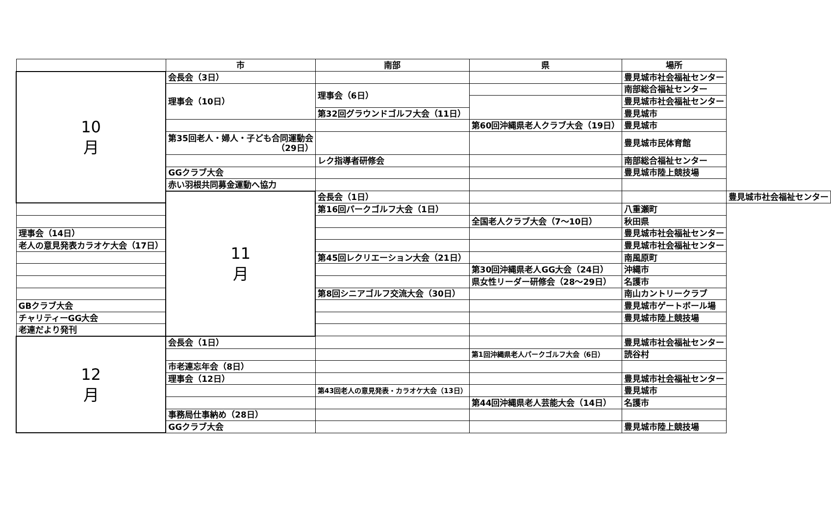| | 市 | 南部 | 県 | 場所 | |
| --- | --- | --- | --- | --- | --- |
| 10 月 | 会長会（3日） | | | 豊見城市社会福祉センター | |
| | 理事会（10日） | 理事会（6日） | | 南部総合福祉センター | |
| | | | | 豊見城市社会福祉センター | |
| | | 第32回グラウンドゴルフ大会（11日） | | 豊見城市 | |
| | | | 第60回沖縄県老人クラブ大会（19日） | 豊見城市 | |
| | 第35回老人・婦人・子ども合同運動会 （29日） | | | 豊見城市民体育館 | |
| | | レク指導者研修会 | | 南部総合福祉センター | |
| | GGクラブ大会 | | | 豊見城市陸上競技場 | |
| | 赤い羽根共同募金運動へ協力 | | | | |
| | 11 月 | 会長会（1日） | | | 豊見城市社会福祉センター |
| | | 第16回パークゴルフ大会（1日） | | 八重瀬町 | |
| | | | 全国老人クラブ大会（7～10日） | 秋田県 | |
| 理事会（14日） | | | | 豊見城市社会福祉センター | |
| 老人の意見発表カラオケ大会（17日） | | | | 豊見城市社会福祉センター | |
| | | 第45回レクリエーション大会（21日） | | 南風原町 | |
| | | | 第30回沖縄県老人GG大会（24日） | 沖縄市 | |
| | | | 県女性リーダー研修会（28～29日） | 名護市 | |
| | | 第8回シニアゴルフ交流大会（30日） | | 南山カントリークラブ | |
| GBクラブ大会 | | | | 豊見城市ゲートボール場 | |
| チャリティーGG大会 | | | | 豊見城市陸上競技場 | |
| 老連だより発刊 | | | | | |
| 12 月 | 会長会（1日） | | | 豊見城市社会福祉センター | |
| | | | 第1回沖縄県老人パークゴルフ大会（6日） | 読谷村 | |
| | 市老連忘年会（8日） | | | | |
| | 理事会（12日） | | | 豊見城市社会福祉センター | |
| | | 第43回老人の意見発表・カラオケ大会（13日） | | 豊見城市 | |
| | | | 第44回沖縄県老人芸能大会（14日） | 名護市 | |
| | 事務局仕事納め（28日） | | | | |
| | GGクラブ大会 | | | 豊見城市陸上競技場 | |